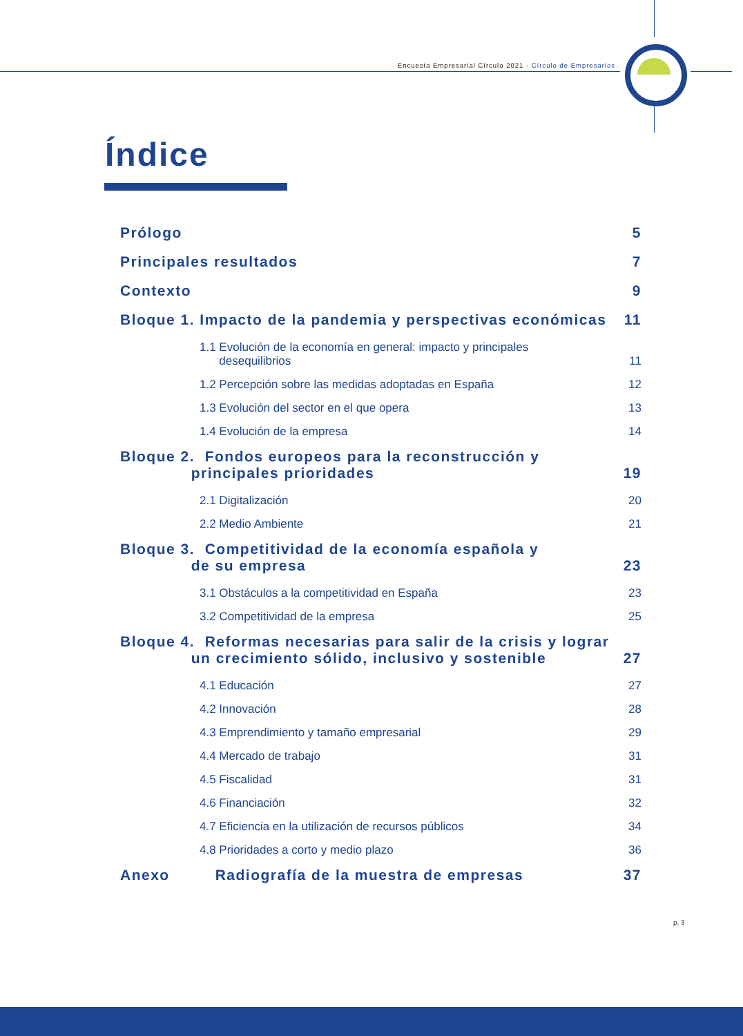Encuesta Empresarial Círculo 2021 - Círculo de Empresarios
Índice
Prólogo 5
Principales resultados 7
Contexto 9
Bloque 1. Impacto de la pandemia y perspectivas económicas 11
1.1 Evolución de la economía en general: impacto y principales
desequilibrios 11
1.2 Percepción sobre las medidas adoptadas en España 12
1.3 Evolución del sector en el que opera 13
1.4 Evolución de la empresa 14
Bloque 2. Fondos europeos para la reconstrucción y
principales prioridades 19
2.1 Digitalización 20
2.2 Medio Ambiente 21
Bloque 3. Competitividad de la economía española y
de su empresa 23
3.1 Obstáculos a la competitividad en España 23
3.2 Competitividad de la empresa 25
Bloque 4. Reformas necesarias para salir de la crisis y lograr
un crecimiento sólido, inclusivo y sostenible 27
4.1 Educación 27
4.2 Innovación 28
4.3 Emprendimiento y tamaño empresarial 29
4.4 Mercado de trabajo 31
4.5 Fiscalidad 31
4.6 Financiación 32
4.7 Eficiencia en la utilización de recursos públicos 34
4.8 Prioridades a corto y medio plazo 36
Anexo Radiografía de la muestra de empresas 37
p. 3